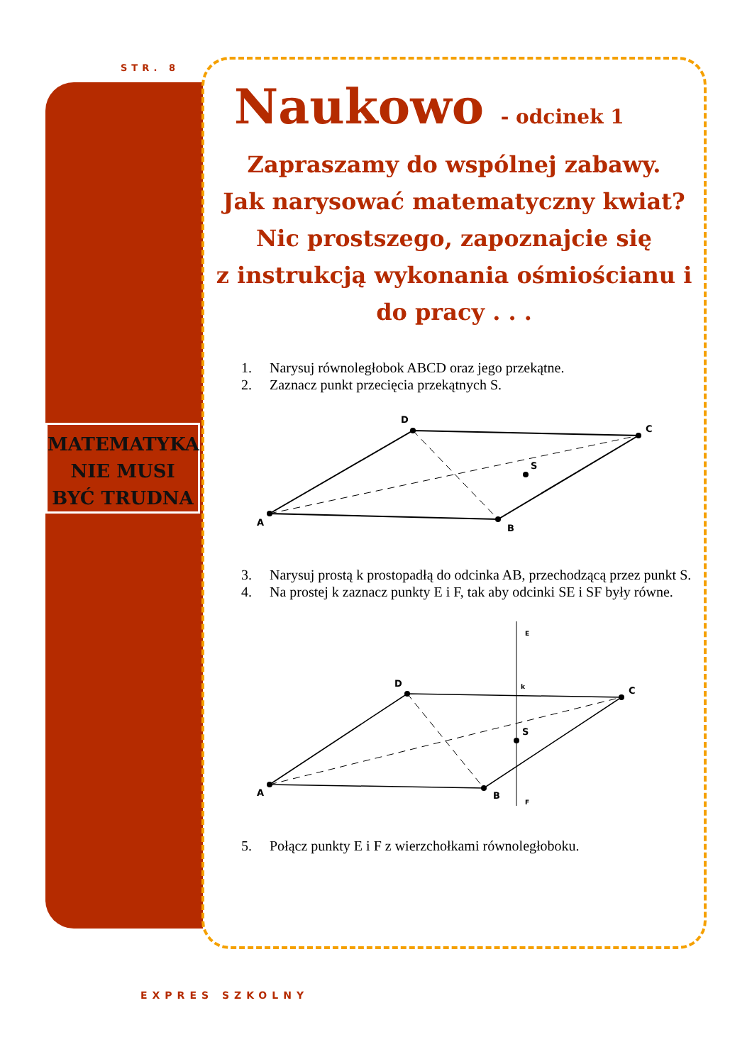STR. 8
MATEMATYKA NIE MUSI BYĆ TRUDNA
Naukowo - odcinek 1
Zapraszamy do wspólnej zabawy.
Jak narysować matematyczny kwiat?
Nic prostszego, zapoznajcie się
z instrukcją wykonania ośmiościanu i
do pracy . . .
1. Narysuj równoległobok ABCD oraz jego przekątne.
2. Zaznacz punkt przecięcia przekątnych S.
A
D
C
B
S
3. Narysuj prostą k prostopadłą do odcinka AB, przechodzącą przez punkt S.
4. Na prostej k zaznacz punkty E i F, tak aby odcinki SE i SF były równe.
A
D
C
B
S
E
k
F
5. Połącz punkty E i F z wierzchołkami równoległoboku.
EXPRES SZKOLNY